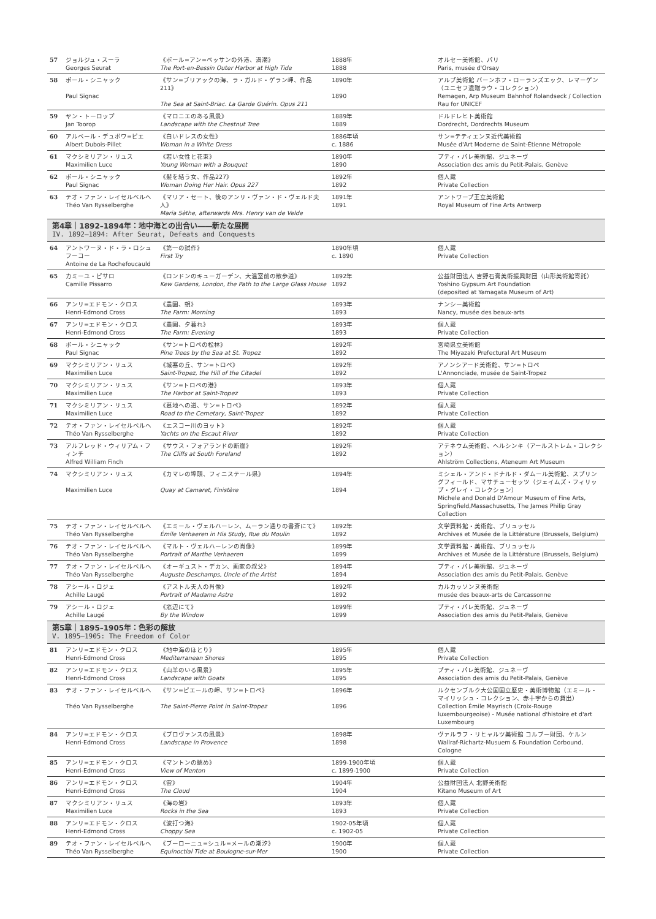| 57 | ジョルジュ・スーラ Georges Seurat | 《ポール=アン=ベッサンの外港、満潮》 The Port-en-Bessin Outer Harbor at High Tide | 1888年 1888 | オルセー美術館、パリ Paris, musée d'Orsay |
| 58 | ポール・シニャック Paul Signac | 《サン=ブリアックの海、ラ・ガルド・ゲラン岬、作品211》 The Sea at Saint-Briac. La Garde Guérin. Opus 211 | 1890年 1890 | アルプ美術館 バーンホフ・ローランズエック、レマーゲン（ユニセフ遺贈ラウ・コレクション） Remagen, Arp Museum Bahnhof Rolandseck / Collection Rau for UNICEF |
| 59 | ヤン・トーロップ Jan Toorop | 《マロニエのある風景》 Landscape with the Chestnut Tree | 1889年 1889 | ドルドレヒト美術館 Dordrecht, Dordrechts Museum |
| 60 | アルベール・デュボワ=ピエ Albert Dubois-Pillet | 《白いドレスの女性》 Woman in a White Dress | 1886年頃 c. 1886 | サン=テティエンヌ近代美術館 Musée d'Art Moderne de Saint-Étienne Métropole |
| 61 | マクシミリアン・リュス Maximilien Luce | 《若い女性と花束》 Young Woman with a Bouquet | 1890年 1890 | プティ・パレ美術館、ジュネーヴ Association des amis du Petit-Palais, Genève |
| 62 | ポール・シニャック Paul Signac | 《髪を結う女、作品227》 Woman Doing Her Hair. Opus 227 | 1892年 1892 | 個人蔵 Private Collection |
| 63 | テオ・ファン・レイセルベルヘ Théo Van Rysselberghe | 《マリア・セート、後のアンリ・ヴァン・ド・ヴェルド夫人》 Maria Sèthe, afterwards Mrs. Henry van de Velde | 1891年 1891 | アントワープ王立美術館 Royal Museum of Fine Arts Antwerp |
| 第4章｜1892–1894年：地中海との出合い――新たな展開 IV. 1892–1894: After Seurat, Defeats and Conquests | | | | |
| 64 | アントワーヌ・ド・ラ・ロシュフーコー Antoine de La Rochefoucauld | 《第一の試作》 First Try | 1890年頃 c. 1890 | 個人蔵 Private Collection |
| 65 | カミーユ・ピサロ Camille Pissarro | 《ロンドンのキューガーデン、大温室前の散歩道》 Kew Gardens, London, the Path to the Large Glass House | 1892年 1892 | 公益財団法人 吉野石膏美術振興財団（山形美術館寄託） Yoshino Gypsum Art Foundation (deposited at Yamagata Museum of Art) |
| 66 | アンリ=エドモン・クロス Henri-Edmond Cross | 《農園、朝》 The Farm: Morning | 1893年 1893 | ナンシー美術館 Nancy, musée des beaux-arts |
| 67 | アンリ=エドモン・クロス Henri-Edmond Cross | 《農園、夕暮れ》 The Farm: Evening | 1893年 1893 | 個人蔵 Private Collection |
| 68 | ポール・シニャック Paul Signac | 《サン=トロペの松林》 Pine Trees by the Sea at St. Tropez | 1892年 1892 | 宮崎県立美術館 The Miyazaki Prefectural Art Museum |
| 69 | マクシミリアン・リュス Maximilien Luce | 《城塞の丘、サン=トロペ》 Saint-Tropez, the Hill of the Citadel | 1892年 1892 | アノンシアード美術館、サン=トロペ L'Annonciade, musée de Saint-Tropez |
| 70 | マクシミリアン・リュス Maximilien Luce | 《サン=トロペの港》 The Harbor at Saint-Tropez | 1893年 1893 | 個人蔵 Private Collection |
| 71 | マクシミリアン・リュス Maximilien Luce | 《墓地への道、サン=トロペ》 Road to the Cemetary, Saint-Tropez | 1892年 1892 | 個人蔵 Private Collection |
| 72 | テオ・ファン・レイセルベルヘ Théo Van Rysselberghe | 《エスコー川のヨット》 Yachts on the Escaut River | 1892年 1892 | 個人蔵 Private Collection |
| 73 | アルフレッド・ウィリアム・フィンチ Alfred William Finch | 《サウス・フォアランドの断崖》 The Cliffs at South Foreland | 1892年 1892 | アテネウム美術館、ヘルシンキ（アールストレム・コレクション） Ahlström Collections, Ateneum Art Museum |
| 74 | マクシミリアン・リュス Maximilien Luce | 《カマレの埠頭、フィニステール県》 Quay at Camaret, Finistère | 1894年 1894 | ミシェル・アンド・ドナルド・ダムール美術館、スプリングフィールド、マサチューセッツ（ジェイムズ・フィリップ・グレイ・コレクション） Michele and Donald D'Amour Museum of Fine Arts, Springfield,Massachusetts, The James Philip Gray Collection |
| 75 | テオ・ファン・レイセルベルヘ Théo Van Rysselberghe | 《エミール・ヴェルハーレン、ムーラン通りの書斎にて》 Émile Verhaeren in His Study, Rue du Moulin | 1892年 1892 | 文学資料館・美術館、ブリュッセル Archives et Musée de la Littérature (Brussels, Belgium) |
| 76 | テオ・ファン・レイセルベルヘ Théo Van Rysselberghe | 《マルト・ヴェルハーレンの肖像》 Portrait of Marthe Verhaeren | 1899年 1899 | 文学資料館・美術館、ブリュッセル Archives et Musée de la Littérature (Brussels, Belgium) |
| 77 | テオ・ファン・レイセルベルヘ Théo Van Rysselberghe | 《オーギュスト・デカン、画家の叔父》 Auguste Deschamps, Uncle of the Artist | 1894年 1894 | プティ・パレ美術館、ジュネーヴ Association des amis du Petit-Palais, Genève |
| 78 | アシール・ロジェ Achille Laugé | 《アストル夫人の肖像》 Portrait of Madame Astre | 1892年 1892 | カルカッソンヌ美術館 musée des beaux-arts de Carcassonne |
| 79 | アシール・ロジェ Achille Laugé | 《窓辺にて》 By the Window | 1899年 1899 | プティ・パレ美術館、ジュネーヴ Association des amis du Petit-Palais, Genève |
| 第5章｜1895–1905年：色彩の解放 V. 1895–1905: The Freedom of Color | | | | |
| 81 | アンリ=エドモン・クロス Henri-Edmond Cross | 《地中海のほとり》 Mediterranean Shores | 1895年 1895 | 個人蔵 Private Collection |
| 82 | アンリ=エドモン・クロス Henri-Edmond Cross | 《山羊のいる風景》 Landscape with Goats | 1895年 1895 | プティ・パレ美術館、ジュネーヴ Association des amis du Petit-Palais, Genève |
| 83 | テオ・ファン・レイセルベルヘ Théo Van Rysselberghe | 《サン=ピエールの岬、サン=トロペ》 The Saint-Pierre Point in Saint-Tropez | 1896年 1896 | ルクセンブルク大公国国立歴史・美術博物館（エミール・マイリッシュ・コレクション、赤十字からの貸出） Collection Émile Mayrisch (Croix-Rouge luxembourgeoise) - Musée national d'histoire et d'art Luxembourg |
| 84 | アンリ=エドモン・クロス Henri-Edmond Cross | 《プロヴァンスの風景》 Landscape in Provence | 1898年 1898 | ヴァルラフ・リヒャルツ美術館 コルブー財団、ケルン Wallraf-Richartz-Musuem & Foundation Corbound, Cologne |
| 85 | アンリ=エドモン・クロス Henri-Edmond Cross | 《マントンの眺め》 View of Menton | 1899-1900年頃 c. 1899-1900 | 個人蔵 Private Collection |
| 86 | アンリ=エドモン・クロス Henri-Edmond Cross | 《雲》 The Cloud | 1904年 1904 | 公益財団法人 北野美術館 Kitano Museum of Art |
| 87 | マクシミリアン・リュス Maximilien Luce | 《海の岩》 Rocks in the Sea | 1893年 1893 | 個人蔵 Private Collection |
| 88 | アンリ=エドモン・クロス Henri-Edmond Cross | 《波打つ海》 Choppy Sea | 1902-05年頃 c. 1902-05 | 個人蔵 Private Collection |
| 89 | テオ・ファン・レイセルベルヘ Théo Van Rysselberghe | 《ブーローニュ=シュル=メールの潮汐》 Equinoctial Tide at Boulogne-sur-Mer | 1900年 1900 | 個人蔵 Private Collection |